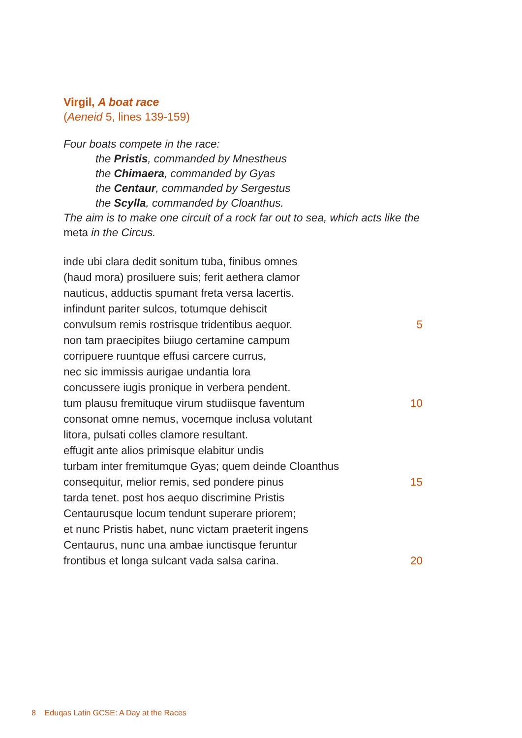Virgil, A boat race
(Aeneid 5, lines 139-159)
Four boats compete in the race:
the Pristis, commanded by Mnestheus
the Chimaera, commanded by Gyas
the Centaur, commanded by Sergestus
the Scylla, commanded by Cloanthus.
The aim is to make one circuit of a rock far out to sea, which acts like the meta in the Circus.
inde ubi clara dedit sonitum tuba, finibus omnes
(haud mora) prosiluere suis; ferit aethera clamor
nauticus, adductis spumant freta versa lacertis.
infindunt pariter sulcos, totumque dehiscit
convulsum remis rostrisque tridentibus aequor. 5
non tam praecipites biiugo certamine campum
corripuere ruuntque effusi carcere currus,
nec sic immissis aurigae undantia lora
concussere iugis pronique in verbera pendent.
tum plausu fremituque virum studiisque faventum 10
consonat omne nemus, vocemque inclusa volutant
litora, pulsati colles clamore resultant.
effugit ante alios primisque elabitur undis
turbam inter fremitumque Gyas; quem deinde Cloanthus
consequitur, melior remis, sed pondere pinus 15
tarda tenet. post hos aequo discrimine Pristis
Centaurusque locum tendunt superare priorem;
et nunc Pristis habet, nunc victam praeterit ingens
Centaurus, nunc una ambae iunctisque feruntur
frontibus et longa sulcant vada salsa carina. 20
8 Eduqas Latin GCSE: A Day at the Races